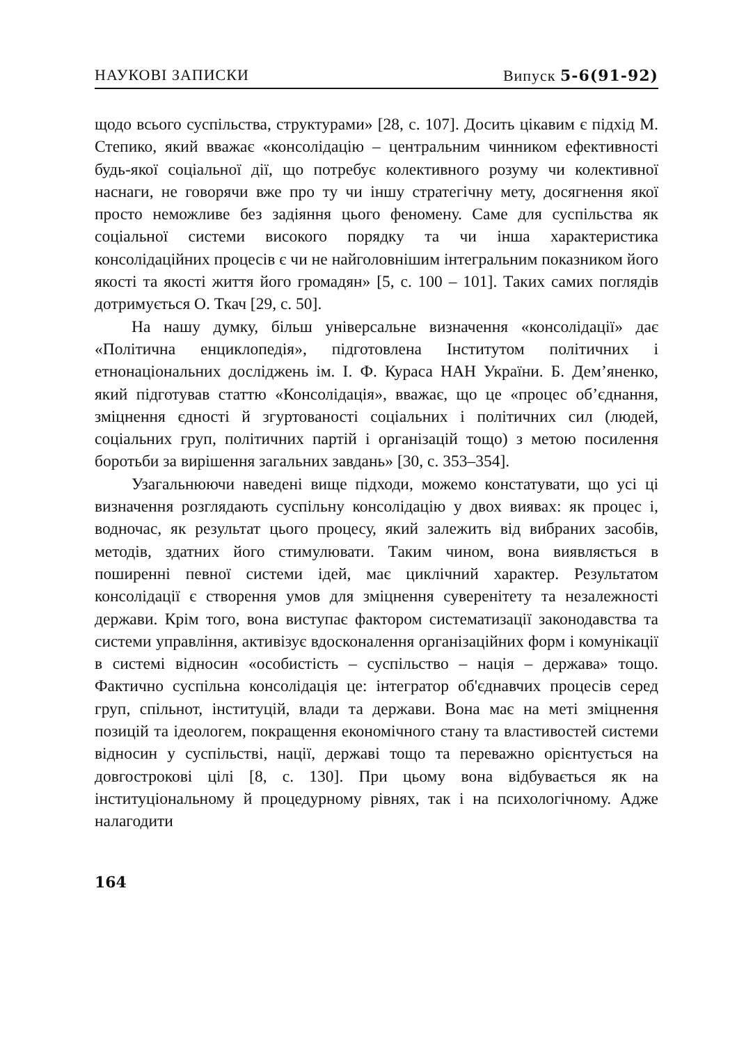НАУКОВІ ЗАПИСКИ Випуск 5-6(91-92)
щодо всього суспільства, структурами» [28, с. 107]. Досить цікавим є підхід М. Степико, який вважає «консолідацію – центральним чинником ефективності будь-якої соціальної дії, що потребує колективного розуму чи колективної наснаги, не говорячи вже про ту чи іншу стратегічну мету, досягнення якої просто неможливе без задіяння цього феномену. Саме для суспільства як соціальної системи високого порядку та чи інша характеристика консолідаційних процесів є чи не найголовнішим інтегральним показником його якості та якості життя його громадян» [5, с. 100 – 101]. Таких самих поглядів дотримується О. Ткач [29, с. 50].
На нашу думку, більш універсальне визначення «консолідації» дає «Політична енциклопедія», підготовлена Інститутом політичних і етнонаціональних досліджень ім. І. Ф. Кураса НАН України. Б. Дем’яненко, який підготував статтю «Консолідація», вважає, що це «процес об’єднання, зміцнення єдності й згуртованості соціальних і політичних сил (людей, соціальних груп, політичних партій і організацій тощо) з метою посилення боротьби за вирішення загальних завдань» [30, с. 353–354].
Узагальнюючи наведені вище підходи, можемо констатувати, що усі ці визначення розглядають суспільну консолідацію у двох виявах: як процес і, водночас, як результат цього процесу, який залежить від вибраних засобів, методів, здатних його стимулювати. Таким чином, вона виявляється в поширенні певної системи ідей, має циклічний характер. Результатом консолідації є створення умов для зміцнення суверенітету та незалежності держави. Крім того, вона виступає фактором систематизації законодавства та системи управління, активізує вдосконалення організаційних форм і комунікації в системі відносин «особистість – суспільство – нація – держава» тощо. Фактично суспільна консолідація це: інтегратор об'єднавчих процесів серед груп, спільнот, інституцій, влади та держави. Вона має на меті зміцнення позицій та ідеологем, покращення економічного стану та властивостей системи відносин у суспільстві, нації, державі тощо та переважно орієнтується на довгострокові цілі [8, с. 130]. При цьому вона відбувається як на інституціональному й процедурному рівнях, так і на психологічному. Адже налагодити
164